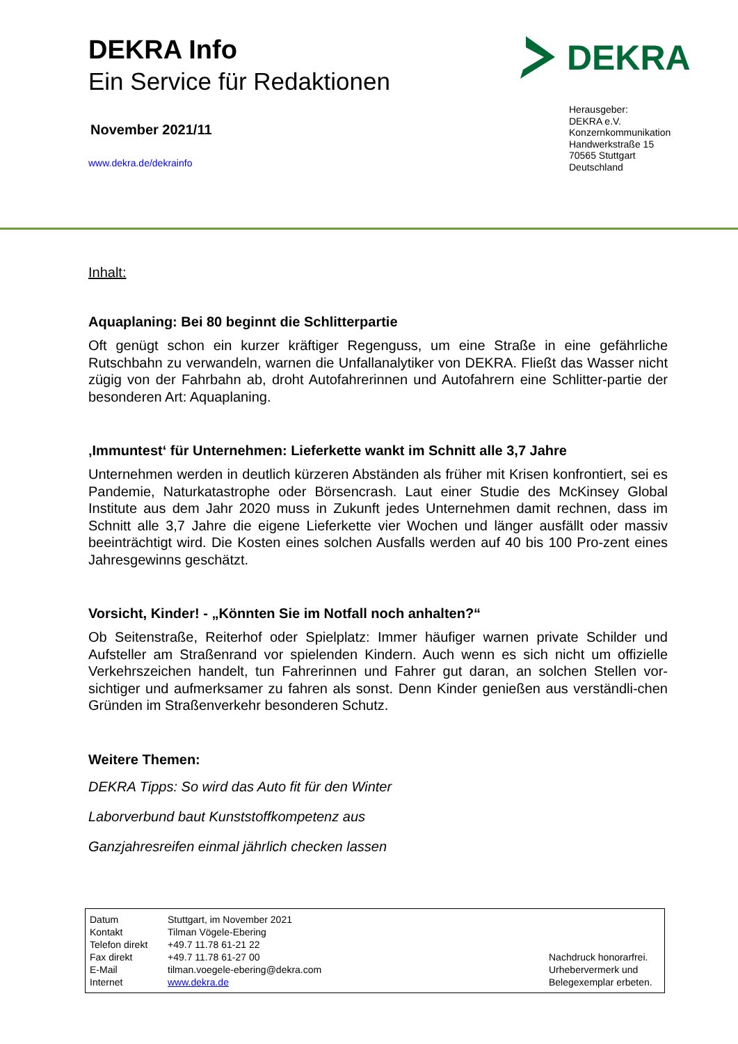DEKRA Info
Ein Service für Redaktionen
November 2021/11
www.dekra.de/dekrainfo
DEKRA
Herausgeber:
DEKRA e.V.
Konzernkommunikation
Handwerkstraße 15
70565 Stuttgart
Deutschland
Inhalt:
Aquaplaning: Bei 80 beginnt die Schlitterpartie
Oft genügt schon ein kurzer kräftiger Regenguss, um eine Straße in eine gefährliche Rutschbahn zu verwandeln, warnen die Unfallanalytiker von DEKRA. Fließt das Wasser nicht zügig von der Fahrbahn ab, droht Autofahrerinnen und Autofahrern eine Schlitter-partie der besonderen Art: Aquaplaning.
‚Immuntest‘ für Unternehmen: Lieferkette wankt im Schnitt alle 3,7 Jahre
Unternehmen werden in deutlich kürzeren Abständen als früher mit Krisen konfrontiert, sei es Pandemie, Naturkatastrophe oder Börsencrash. Laut einer Studie des McKinsey Global Institute aus dem Jahr 2020 muss in Zukunft jedes Unternehmen damit rechnen, dass im Schnitt alle 3,7 Jahre die eigene Lieferkette vier Wochen und länger ausfällt oder massiv beeinträchtigt wird. Die Kosten eines solchen Ausfalls werden auf 40 bis 100 Pro-zent eines Jahresgewinns geschätzt.
Vorsicht, Kinder! - „Könnten Sie im Notfall noch anhalten?“
Ob Seitenstraße, Reiterhof oder Spielplatz: Immer häufiger warnen private Schilder und Aufsteller am Straßenrand vor spielenden Kindern. Auch wenn es sich nicht um offizielle Verkehrszeichen handelt, tun Fahrerinnen und Fahrer gut daran, an solchen Stellen vor-sichtiger und aufmerksamer zu fahren als sonst. Denn Kinder genießen aus verständli-chen Gründen im Straßenverkehr besonderen Schutz.
Weitere Themen:
DEKRA Tipps: So wird das Auto fit für den Winter
Laborverbund baut Kunststoffkompetenz aus
Ganzjahresreifen einmal jährlich checken lassen
| Datum | Stuttgart, im November 2021 | |
| Kontakt | Tilman Vögele-Ebering | |
| Telefon direkt | +49.7 11.78 61-21 22 | |
| Fax direkt | +49.7 11.78 61-27 00 | Nachdruck honorarfrei. |
| E-Mail | tilman.voegele-ebering@dekra.com | Urhebervermerk und |
| Internet | www.dekra.de | Belegexemplar erbeten. |